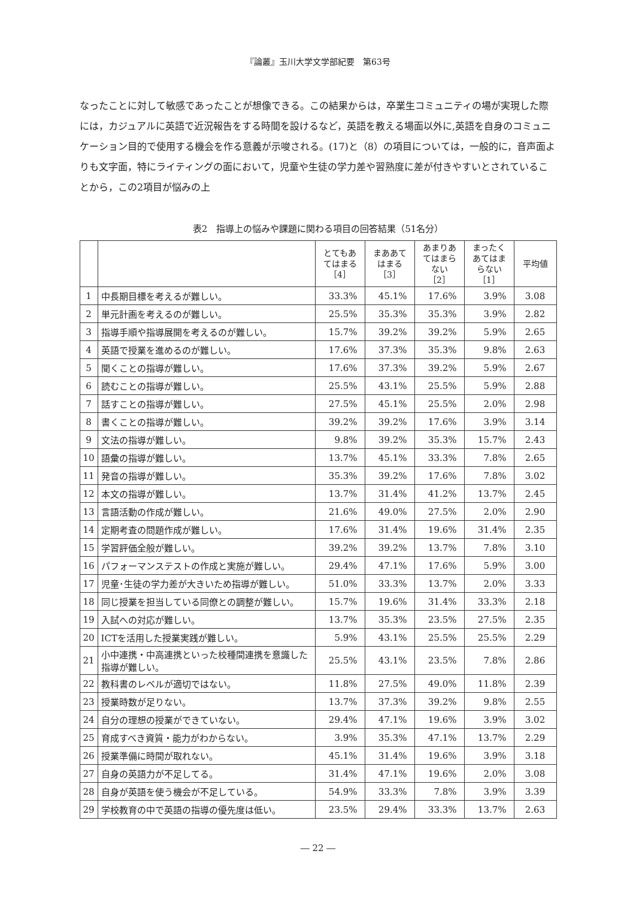『論叢』玉川大学文学部紀要　第63号
なったことに対して敏感であったことが想像できる。この結果からは，卒業生コミュニティの場が実現した際には，カジュアルに英語で近況報告をする時間を設けるなど，英語を教える場面以外に,英語を自身のコミュニケーション目的で使用する機会を作る意義が示唆される。(17)と（8）の項目については，一般的に，音声面よりも文字面，特にライティングの面において，児童や生徒の学力差や習熟度に差が付きやすいとされていることから，この2項目が悩みの上
表2　指導上の悩みや課題に関わる項目の回答結果（51名分）
| | | とてもあ てはまる ［4］ | まああて はまる ［3］ | あまりあ てはまら ない ［2］ | まったく あてはま らない ［1］ | 平均値 |
| --- | --- | --- | --- | --- | --- | --- |
| 1 | 中長期目標を考えるが難しい。 | 33.3% | 45.1% | 17.6% | 3.9% | 3.08 |
| 2 | 単元計画を考えるのが難しい。 | 25.5% | 35.3% | 35.3% | 3.9% | 2.82 |
| 3 | 指導手順や指導展開を考えるのが難しい。 | 15.7% | 39.2% | 39.2% | 5.9% | 2.65 |
| 4 | 英語で授業を進めるのが難しい。 | 17.6% | 37.3% | 35.3% | 9.8% | 2.63 |
| 5 | 聞くことの指導が難しい。 | 17.6% | 37.3% | 39.2% | 5.9% | 2.67 |
| 6 | 読むことの指導が難しい。 | 25.5% | 43.1% | 25.5% | 5.9% | 2.88 |
| 7 | 話すことの指導が難しい。 | 27.5% | 45.1% | 25.5% | 2.0% | 2.98 |
| 8 | 書くことの指導が難しい。 | 39.2% | 39.2% | 17.6% | 3.9% | 3.14 |
| 9 | 文法の指導が難しい。 | 9.8% | 39.2% | 35.3% | 15.7% | 2.43 |
| 10 | 語彙の指導が難しい。 | 13.7% | 45.1% | 33.3% | 7.8% | 2.65 |
| 11 | 発音の指導が難しい。 | 35.3% | 39.2% | 17.6% | 7.8% | 3.02 |
| 12 | 本文の指導が難しい。 | 13.7% | 31.4% | 41.2% | 13.7% | 2.45 |
| 13 | 言語活動の作成が難しい。 | 21.6% | 49.0% | 27.5% | 2.0% | 2.90 |
| 14 | 定期考査の問題作成が難しい。 | 17.6% | 31.4% | 19.6% | 31.4% | 2.35 |
| 15 | 学習評価全般が難しい。 | 39.2% | 39.2% | 13.7% | 7.8% | 3.10 |
| 16 | パフォーマンステストの作成と実施が難しい。 | 29.4% | 47.1% | 17.6% | 5.9% | 3.00 |
| 17 | 児童･生徒の学力差が大きいため指導が難しい。 | 51.0% | 33.3% | 13.7% | 2.0% | 3.33 |
| 18 | 同じ授業を担当している同僚との調整が難しい。 | 15.7% | 19.6% | 31.4% | 33.3% | 2.18 |
| 19 | 入試への対応が難しい。 | 13.7% | 35.3% | 23.5% | 27.5% | 2.35 |
| 20 | ICTを活用した授業実践が難しい。 | 5.9% | 43.1% | 25.5% | 25.5% | 2.29 |
| 21 | 小中連携・中高連携といった校種間連携を意識した指導が難しい。 | 25.5% | 43.1% | 23.5% | 7.8% | 2.86 |
| 22 | 教科書のレベルが適切ではない。 | 11.8% | 27.5% | 49.0% | 11.8% | 2.39 |
| 23 | 授業時数が足りない。 | 13.7% | 37.3% | 39.2% | 9.8% | 2.55 |
| 24 | 自分の理想の授業ができていない。 | 29.4% | 47.1% | 19.6% | 3.9% | 3.02 |
| 25 | 育成すべき資質・能力がわからない。 | 3.9% | 35.3% | 47.1% | 13.7% | 2.29 |
| 26 | 授業準備に時間が取れない。 | 45.1% | 31.4% | 19.6% | 3.9% | 3.18 |
| 27 | 自身の英語力が不足してる。 | 31.4% | 47.1% | 19.6% | 2.0% | 3.08 |
| 28 | 自身が英語を使う機会が不足している。 | 54.9% | 33.3% | 7.8% | 3.9% | 3.39 |
| 29 | 学校教育の中で英語の指導の優先度は低い。 | 23.5% | 29.4% | 33.3% | 13.7% | 2.63 |
― 22 ―